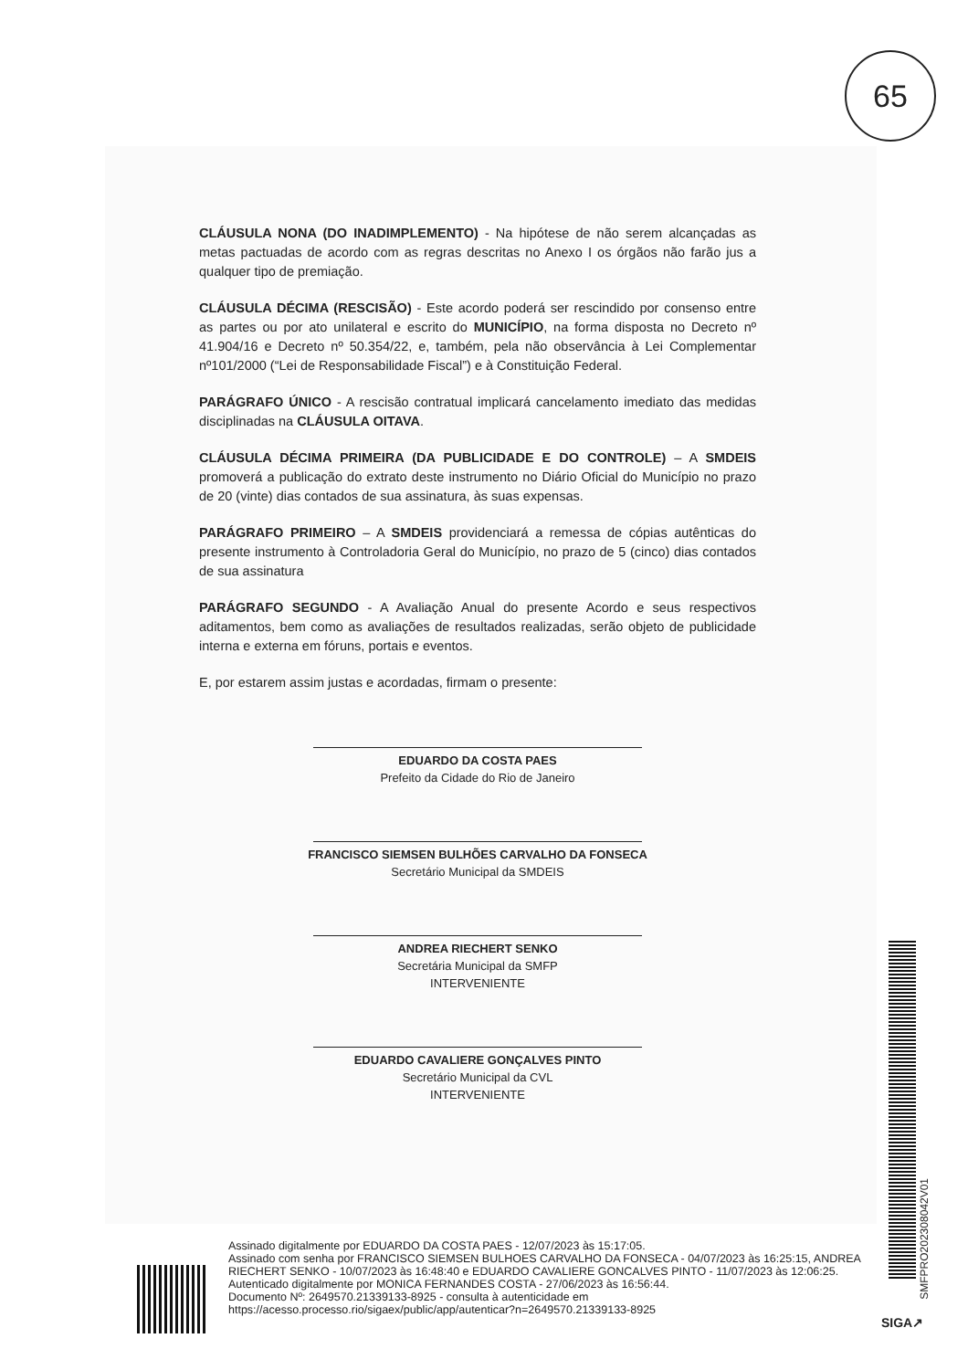65
CLÁUSULA NONA (DO INADIMPLEMENTO) - Na hipótese de não serem alcançadas as metas pactuadas de acordo com as regras descritas no Anexo I os órgãos não farão jus a qualquer tipo de premiação.
CLÁUSULA DÉCIMA (RESCISÃO) - Este acordo poderá ser rescindido por consenso entre as partes ou por ato unilateral e escrito do MUNICÍPIO, na forma disposta no Decreto nº 41.904/16 e Decreto nº 50.354/22, e, também, pela não observância à Lei Complementar nº101/2000 (“Lei de Responsabilidade Fiscal”) e à Constituição Federal.
PARÁGRAFO ÚNICO - A rescisão contratual implicará cancelamento imediato das medidas disciplinadas na CLÁUSULA OITAVA.
CLÁUSULA DÉCIMA PRIMEIRA (DA PUBLICIDADE E DO CONTROLE) – A SMDEIS promoverá a publicação do extrato deste instrumento no Diário Oficial do Município no prazo de 20 (vinte) dias contados de sua assinatura, às suas expensas.
PARÁGRAFO PRIMEIRO – A SMDEIS providenciará a remessa de cópias autênticas do presente instrumento à Controladoria Geral do Município, no prazo de 5 (cinco) dias contados de sua assinatura
PARÁGRAFO SEGUNDO - A Avaliação Anual do presente Acordo e seus respectivos aditamentos, bem como as avaliações de resultados realizadas, serão objeto de publicidade interna e externa em fóruns, portais e eventos.
E, por estarem assim justas e acordadas, firmam o presente:
EDUARDO DA COSTA PAES
Prefeito da Cidade do Rio de Janeiro
FRANCISCO SIEMSEN BULHÕES CARVALHO DA FONSECA
Secretário Municipal da SMDEIS
ANDREA RIECHERT SENKO
Secretária Municipal da SMFP
INTERVENIENTE
EDUARDO CAVALIERE GONÇALVES PINTO
Secretário Municipal da CVL
INTERVENIENTE
Assinado digitalmente por EDUARDO DA COSTA PAES - 12/07/2023 às 15:17:05.
Assinado com senha por FRANCISCO SIEMSEN BULHOES CARVALHO DA FONSECA - 04/07/2023 às 16:25:15, ANDREA RIECHERT SENKO - 10/07/2023 às 16:48:40 e EDUARDO CAVALIERE GONCALVES PINTO - 11/07/2023 às 12:06:25.
Autenticado digitalmente por MONICA FERNANDES COSTA - 27/06/2023 às 16:56:44.
Documento Nº: 2649570.21339133-8925 - consulta à autenticidade em
https://acesso.processo.rio/sigaex/public/app/autenticar?n=2649570.21339133-8925
SMFPRO202308042V01
SIGA↗